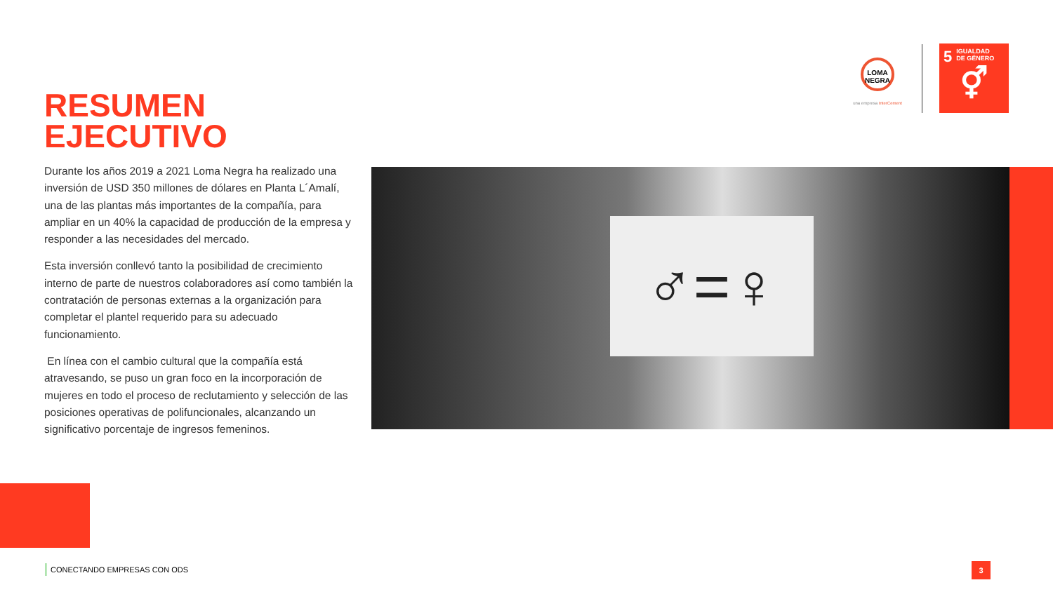LOMA NEGRA
una empresa InterCement
5 IGUALDAD
DE GÉNERO
⚥
RESUMEN
EJECUTIVO
Durante los años 2019 a 2021 Loma Negra ha realizado una inversión de USD 350 millones de dólares en Planta L´Amalí, una de las plantas más importantes de la compañía, para ampliar en un 40% la capacidad de producción de la empresa y responder a las necesidades del mercado.
Esta inversión conllevó tanto la posibilidad de crecimiento interno de parte de nuestros colaboradores así como también la contratación de personas externas a la organización para completar el plantel requerido para su adecuado funcionamiento.
En línea con el cambio cultural que la compañía está atravesando, se puso un gran foco en la incorporación de mujeres en todo el proceso de reclutamiento y selección de las posiciones operativas de polifuncionales, alcanzando un significativo porcentaje de ingresos femeninos.
♂=♀
CONECTANDO EMPRESAS CON ODS 3